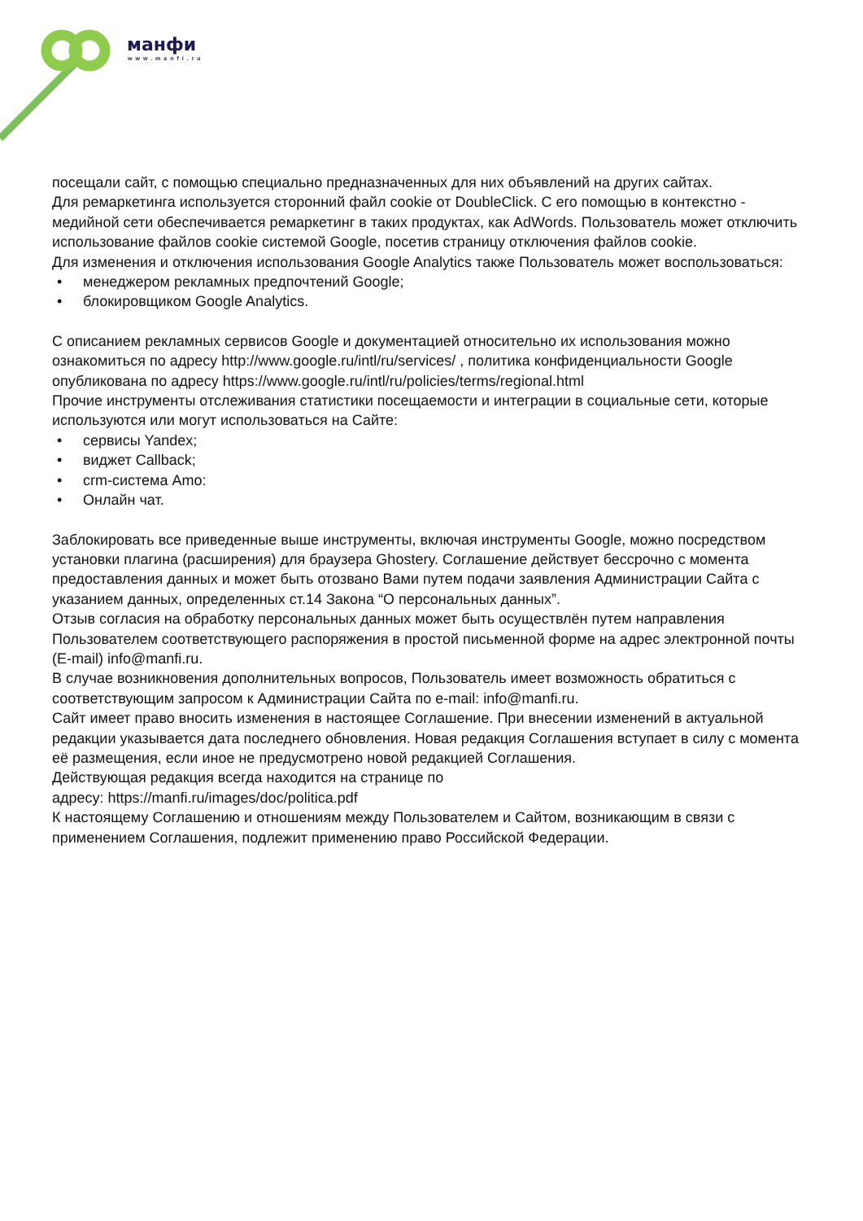манфи
www.manfi.ru
посещали сайт, с помощью специально предназначенных для них объявлений на других сайтах.
Для ремаркетинга используется сторонний файл cookie от DoubleClick. С его помощью в контекстно - медийной сети обеспечивается ремаркетинг в таких продуктах, как AdWords. Пользователь может отключить использование файлов cookie системой Google, посетив страницу отключения файлов cookie.
Для изменения и отключения использования Google Analytics также Пользователь может воспользоваться:
• менеджером рекламных предпочтений Google;
• блокировщиком Google Analytics.
С описанием рекламных сервисов Google и документацией относительно их использования можно ознакомиться по адресу http://www.google.ru/intl/ru/services/ , политика конфиденциальности Google опубликована по адресу https://www.google.ru/intl/ru/policies/terms/regional.html
Прочие инструменты отслеживания статистики посещаемости и интеграции в социальные сети, которые используются или могут использоваться на Сайте:
• сервисы Yandex;
• виджет Callback;
• crm-система Amo:
• Онлайн чат.
Заблокировать все приведенные выше инструменты, включая инструменты Google, можно посредством установки плагина (расширения) для браузера Ghostery. Соглашение действует бессрочно с момента предоставления данных и может быть отозвано Вами путем подачи заявления Администрации Сайта с указанием данных, определенных ст.14 Закона “О персональных данных”.
Отзыв согласия на обработку персональных данных может быть осуществлён путем направления Пользователем соответствующего распоряжения в простой письменной форме на адрес электронной почты (E-mail) info@manfi.ru.
В случае возникновения дополнительных вопросов, Пользователь имеет возможность обратиться с соответствующим запросом к Администрации Сайта по e-mail: info@manfi.ru.
Сайт имеет право вносить изменения в настоящее Соглашение. При внесении изменений в актуальной редакции указывается дата последнего обновления. Новая редакция Соглашения вступает в силу с момента её размещения, если иное не предусмотрено новой редакцией Соглашения.
Действующая редакция всегда находится на странице по
адресу: https://manfi.ru/images/doc/politica.pdf
К настоящему Соглашению и отношениям между Пользователем и Сайтом, возникающим в связи с применением Соглашения, подлежит применению право Российской Федерации.